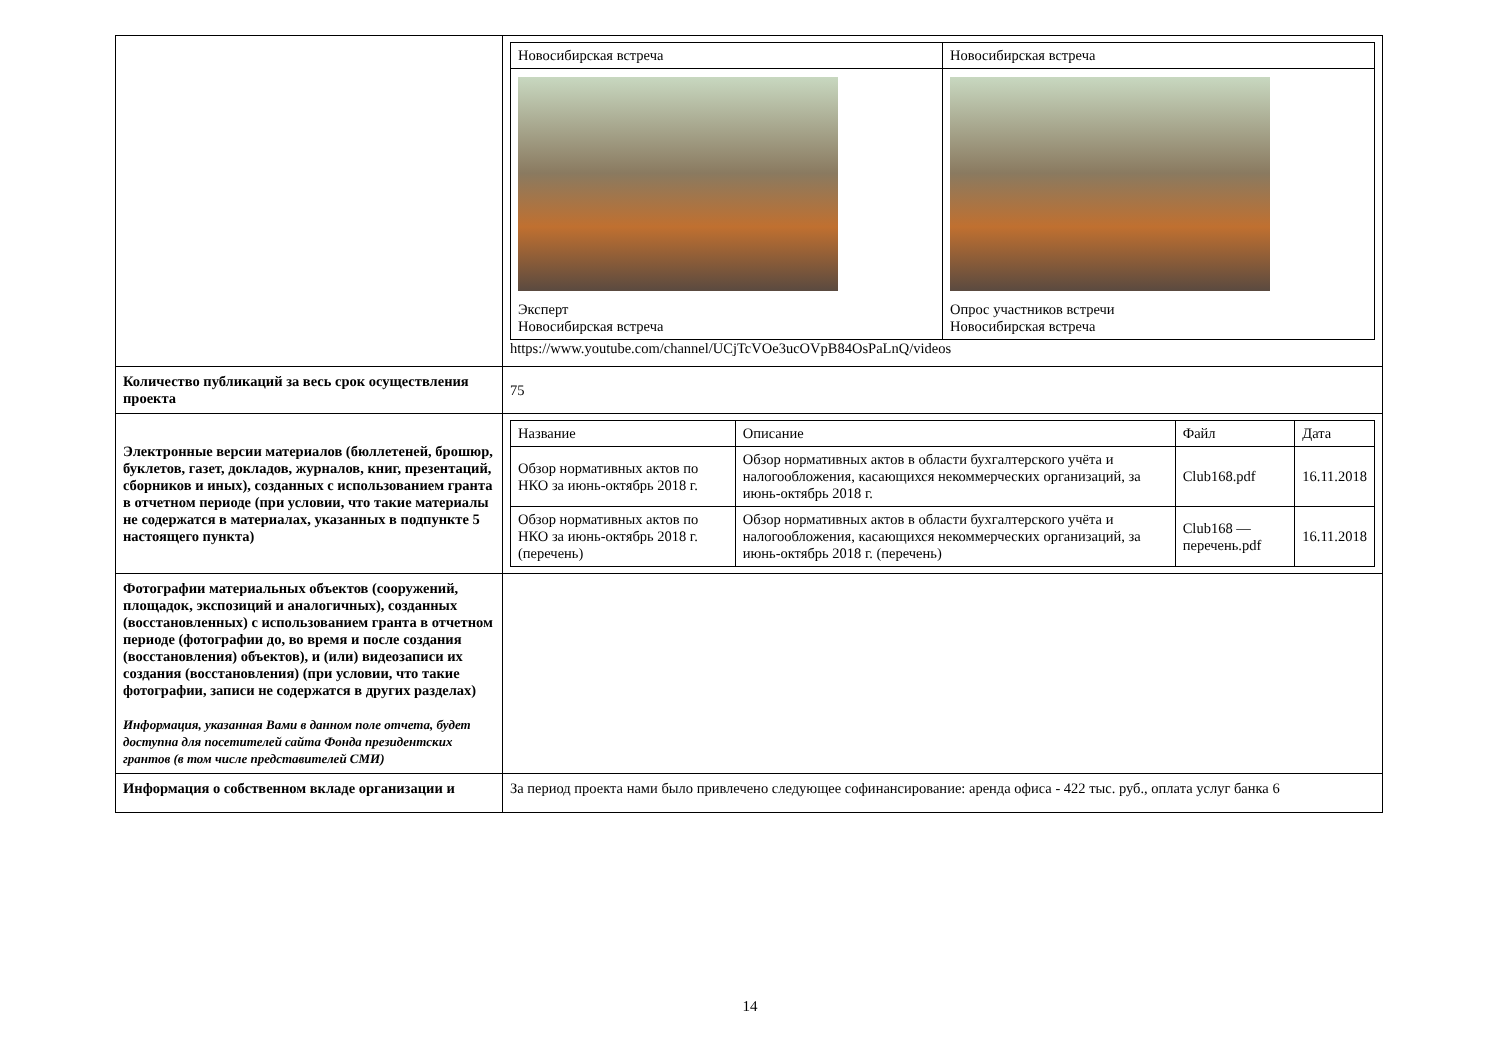| | / Новосибирская встреча / Новосибирская встреча / / Эксперт Новосибирская встреча / Опрос участников встречи Новосибирская встреча / https://www.youtube.com/channel/UCjTcVOe3ucOVpB84OsPaLnQ/videos |
| Количество публикаций за весь срок осуществления проекта | 75 |
| Электронные версии материалов (бюллетеней, брошюр, буклетов, газет, докладов, журналов, книг, презентаций, сборников и иных), созданных с использованием гранта в отчетном периоде (при условии, что такие материалы не содержатся в материалах, указанных в подпункте 5 настоящего пункта) | / Название / Описание / Файл / Дата / / --- / --- / --- / --- / / Обзор нормативных актов по НКО за июнь-октябрь 2018 г. / Обзор нормативных актов в области бухгалтерского учёта и налогообложения, касающихся некоммерческих организаций, за июнь-октябрь 2018 г. / Club168.pdf / 16.11.2018 / / Обзор нормативных актов по НКО за июнь-октябрь 2018 г. (перечень) / Обзор нормативных актов в области бухгалтерского учёта и налогообложения, касающихся некоммерческих организаций, за июнь-октябрь 2018 г. (перечень) / Club168 — перечень.pdf / 16.11.2018 / |
| Фотографии материальных объектов (сооружений, площадок, экспозиций и аналогичных), созданных (восстановленных) с использованием гранта в отчетном периоде (фотографии до, во время и после создания (восстановления) объектов), и (или) видеозаписи их создания (восстановления) (при условии, что такие фотографии, записи не содержатся в других разделах) Информация, указанная Вами в данном поле отчета, будет доступна для посетителей сайта Фонда президентских грантов (в том числе представителей СМИ) | |
| Информация о собственном вкладе организации и | За период проекта нами было привлечено следующее софинансирование: аренда офиса - 422 тыс. руб., оплата услуг банка 6 |
14